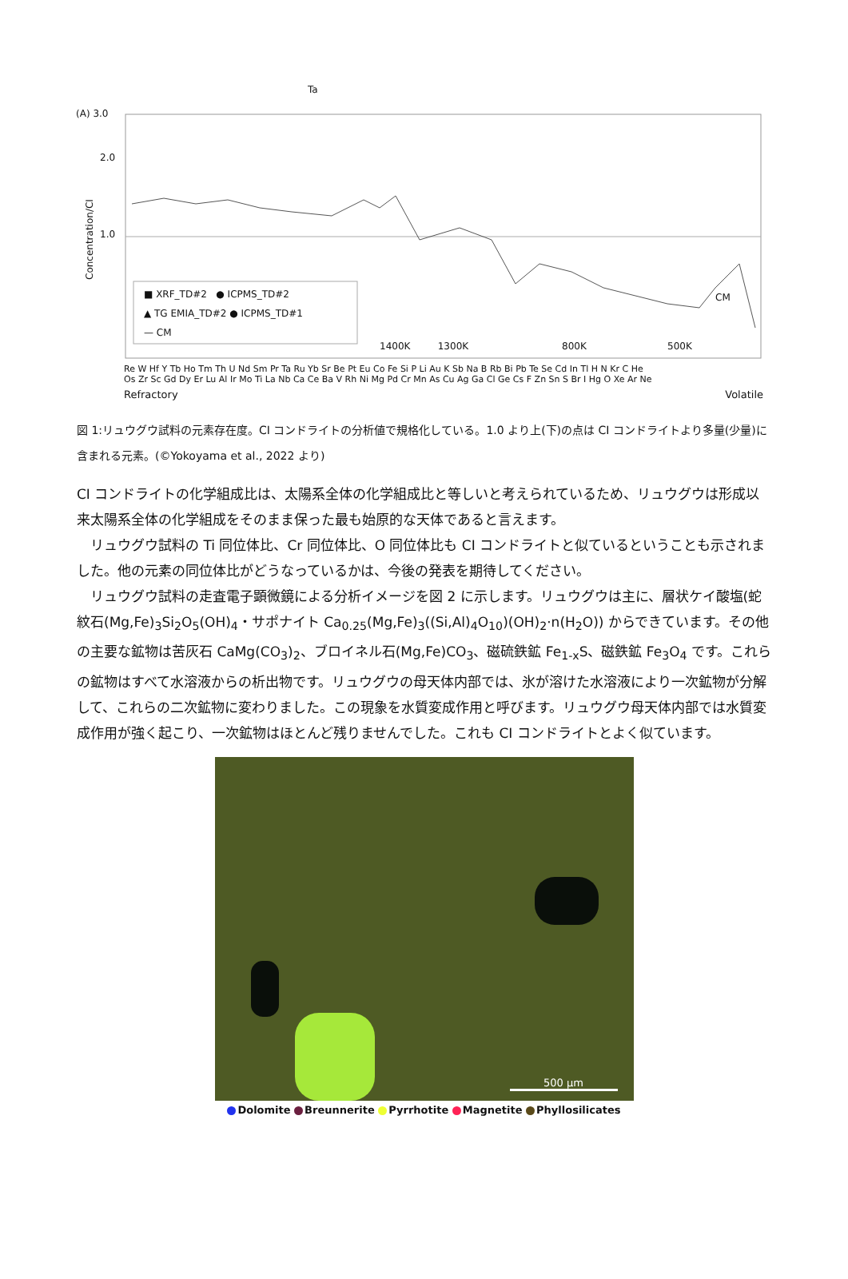(A) 3.0
2.0
1.0
Ta
■ XRF_TD#2 ● ICPMS_TD#2
▲ TG EMIA_TD#2 ● ICPMS_TD#1
— CM
1400K 1300K 800K 500K
CM
Re W Hf Y Tb Ho Tm Th U Nd Sm Pr Ta Ru Yb Sr Be Pt Eu Co Fe Si P Li Au K Sb Na B Rb Bi Pb Te Se Cd In Tl H N Kr C He
Os Zr Sc Gd Dy Er Lu Al Ir Mo Ti La Nb Ca Ce Ba V Rh Ni Mg Pd Cr Mn As Cu Ag Ga Cl Ge Cs F Zn Sn S Br I Hg O Xe Ar Ne
Refractory Volatile
Concentration/CI
図 1:リュウグウ試料の元素存在度。CI コンドライトの分析値で規格化している。1.0 より上(下)の点は CI コンドライトより多量(少量)に含まれる元素。(©Yokoyama et al., 2022 より)
CI コンドライトの化学組成比は、太陽系全体の化学組成比と等しいと考えられているため、リュウグウは形成以来太陽系全体の化学組成をそのまま保った最も始原的な天体であると言えます。
リュウグウ試料の Ti 同位体比、Cr 同位体比、O 同位体比も CI コンドライトと似ているということも示されました。他の元素の同位体比がどうなっているかは、今後の発表を期待してください。
リュウグウ試料の走査電子顕微鏡による分析イメージを図 2 に示します。リュウグウは主に、層状ケイ酸塩(蛇紋石(Mg,Fe)<sub>3</sub>Si<sub>2</sub>O<sub>5</sub>(OH)<sub>4</sub>・サポナイト Ca<sub>0.25</sub>(Mg,Fe)<sub>3</sub>((Si,Al)<sub>4</sub>O<sub>10</sub>)(OH)<sub>2</sub>·n(H<sub>2</sub>O)) からできています。その他の主要な鉱物は苦灰石 CaMg(CO<sub>3</sub>)<sub>2</sub>、ブロイネル石(Mg,Fe)CO<sub>3</sub>、磁硫鉄鉱 Fe<sub>1-x</sub>S、磁鉄鉱 Fe<sub>3</sub>O<sub>4</sub> です。これらの鉱物はすべて水溶液からの析出物です。リュウグウの母天体内部では、氷が溶けた水溶液により一次鉱物が分解して、これらの二次鉱物に変わりました。この現象を水質変成作用と呼びます。リュウグウ母天体内部では水質変成作用が強く起こり、一次鉱物はほとんど残りませんでした。これも CI コンドライトとよく似ています。
500 µm
Dolomite Breunnerite Pyrrhotite Magnetite Phyllosilicates